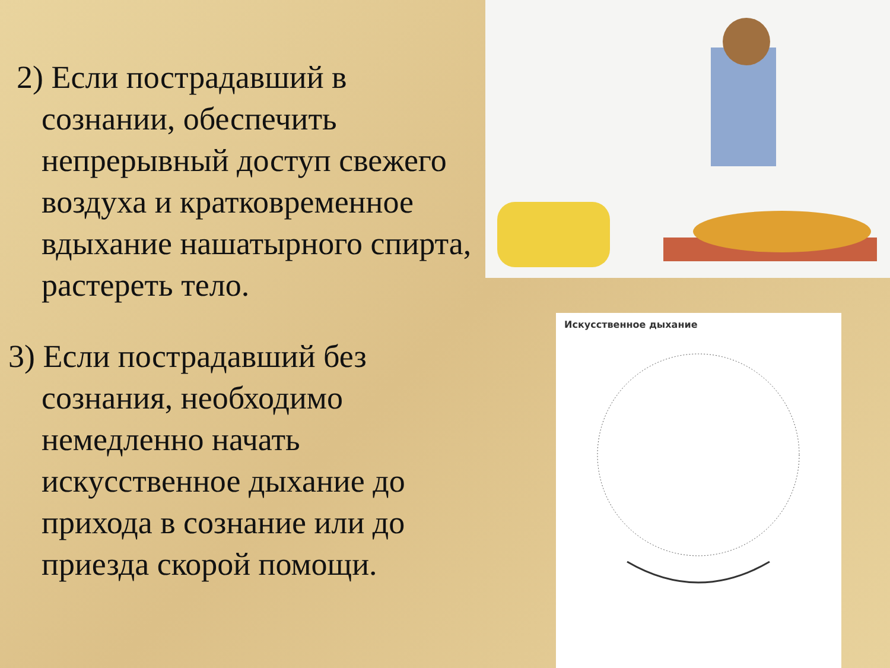2) Если пострадавший в сознании, обеспечить непрерывный доступ свежего воздуха и кратковременное вдыхание нашатырного спирта, растереть тело.
3) Если пострадавший без сознания, необходимо немедленно начать искусственное дыхание до прихода в сознание или до приезда скорой помощи.
Искусственное дыхание